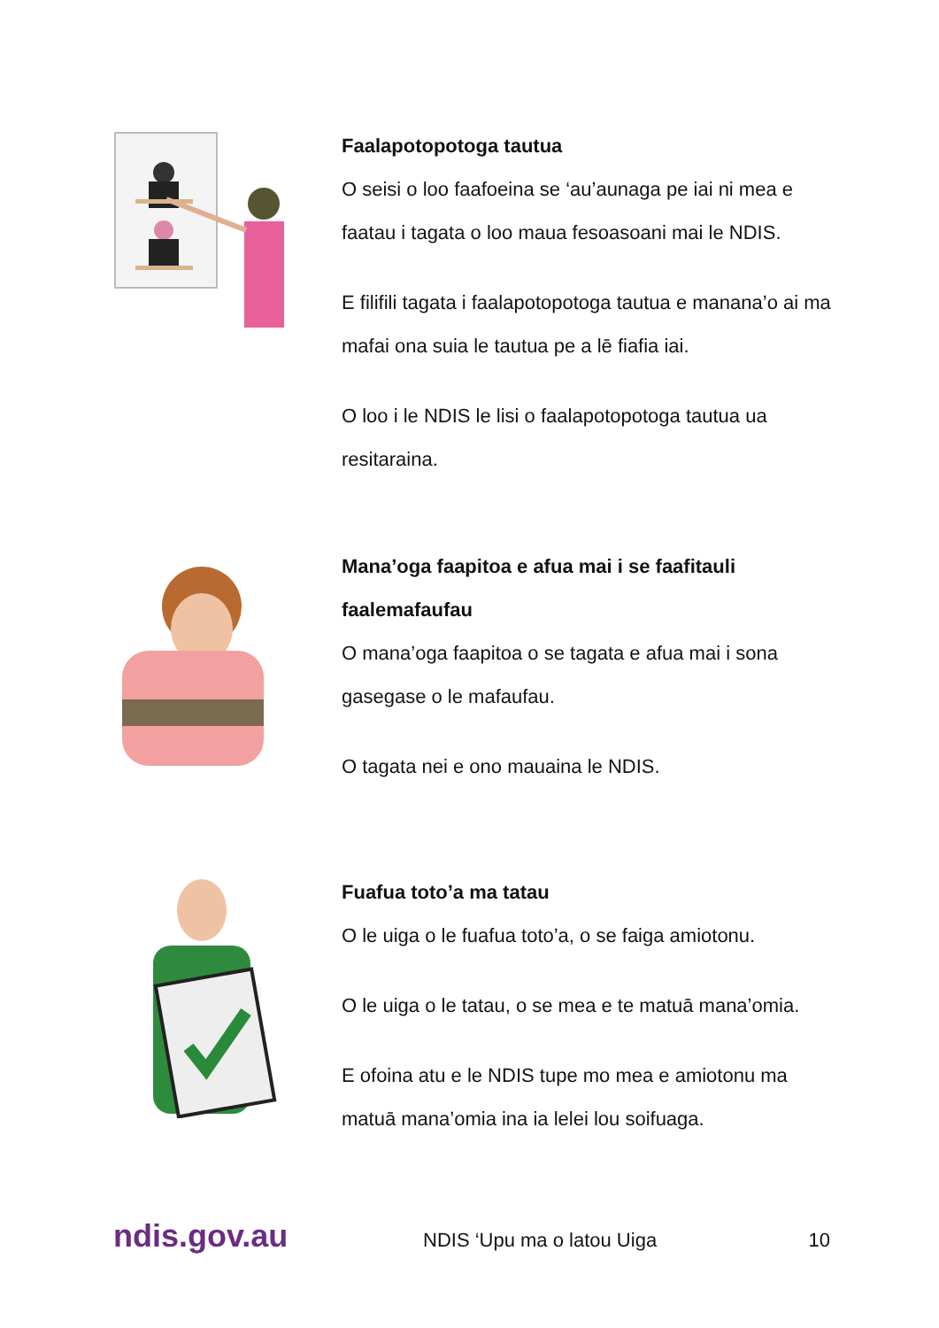Faalapotopotoga tautua
O seisi o loo faafoeina se ‘au’aunaga pe iai ni mea e faatau i tagata o loo maua fesoasoani mai le NDIS.
E filifili tagata i faalapotopotoga tautua e manana’o ai ma mafai ona suia le tautua pe a lē fiafia iai.
O loo i le NDIS le lisi o faalapotopotoga tautua ua resitaraina.
Mana’oga faapitoa e afua mai i se faafitauli faalemafaufau
O mana’oga faapitoa o se tagata e afua mai i sona gasegase o le mafaufau.
O tagata nei e ono mauaina le NDIS.
Fuafua toto’a ma tatau
O le uiga o le fuafua toto’a, o se faiga amiotonu.
O le uiga o le tatau, o se mea e te matuā mana’omia.
E ofoina atu e le NDIS tupe mo mea e amiotonu ma matuā mana’omia ina ia lelei lou soifuaga.
ndis.gov.au NDIS ‘Upu ma o latou Uiga 10